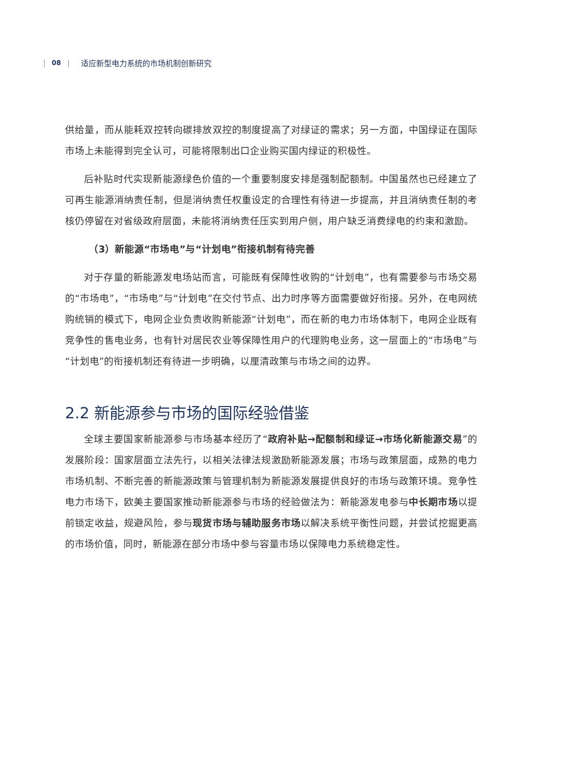| 08 | 适应新型电力系统的市场机制创新研究
供给量，而从能耗双控转向碳排放双控的制度提高了对绿证的需求；另一方面，中国绿证在国际市场上未能得到完全认可，可能将限制出口企业购买国内绿证的积极性。
后补贴时代实现新能源绿色价值的一个重要制度安排是强制配额制。中国虽然也已经建立了可再生能源消纳责任制，但是消纳责任权重设定的合理性有待进一步提高，并且消纳责任制的考核仍停留在对省级政府层面，未能将消纳责任压实到用户侧，用户缺乏消费绿电的约束和激励。
（3）新能源“市场电”与“计划电”衔接机制有待完善
对于存量的新能源发电场站而言，可能既有保障性收购的“计划电”，也有需要参与市场交易的“市场电”，“市场电”与“计划电”在交付节点、出力时序等方面需要做好衔接。另外，在电网统购统销的模式下，电网企业负责收购新能源“计划电”，而在新的电力市场体制下，电网企业既有竞争性的售电业务，也有针对居民农业等保障性用户的代理购电业务，这一层面上的“市场电”与“计划电”的衔接机制还有待进一步明确，以厘清政策与市场之间的边界。
2.2 新能源参与市场的国际经验借鉴
全球主要国家新能源参与市场基本经历了“政府补贴→配额制和绿证→市场化新能源交易”的发展阶段：国家层面立法先行，以相关法律法规激励新能源发展；市场与政策层面，成熟的电力市场机制、不断完善的新能源政策与管理机制为新能源发展提供良好的市场与政策环境。竞争性电力市场下，欧美主要国家推动新能源参与市场的经验做法为：新能源发电参与中长期市场以提前锁定收益，规避风险，参与现货市场与辅助服务市场以解决系统平衡性问题，并尝试挖掘更高的市场价值，同时，新能源在部分市场中参与容量市场以保障电力系统稳定性。